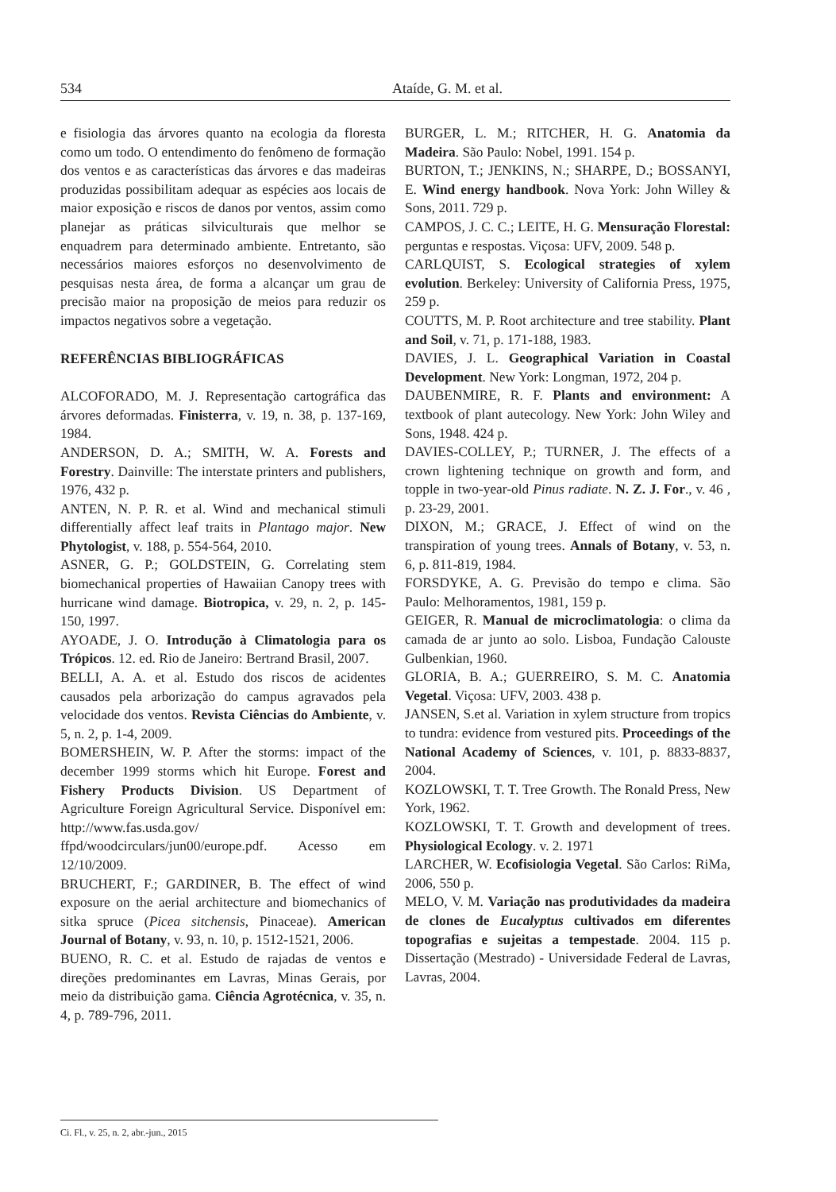534 Ataíde, G. M. et al.
e fisiologia das árvores quanto na ecologia da floresta como um todo. O entendimento do fenômeno de formação dos ventos e as características das árvores e das madeiras produzidas possibilitam adequar as espécies aos locais de maior exposição e riscos de danos por ventos, assim como planejar as práticas silviculturais que melhor se enquadrem para determinado ambiente. Entretanto, são necessários maiores esforços no desenvolvimento de pesquisas nesta área, de forma a alcançar um grau de precisão maior na proposição de meios para reduzir os impactos negativos sobre a vegetação.
REFERÊNCIAS BIBLIOGRÁFICAS
ALCOFORADO, M. J. Representação cartográfica das árvores deformadas. Finisterra, v. 19, n. 38, p. 137-169, 1984.
ANDERSON, D. A.; SMITH, W. A. Forests and Forestry. Dainville: The interstate printers and publishers, 1976, 432 p.
ANTEN, N. P. R. et al. Wind and mechanical stimuli differentially affect leaf traits in Plantago major. New Phytologist, v. 188, p. 554-564, 2010.
ASNER, G. P.; GOLDSTEIN, G. Correlating stem biomechanical properties of Hawaiian Canopy trees with hurricane wind damage. Biotropica, v. 29, n. 2, p. 145-150, 1997.
AYOADE, J. O. Introdução à Climatologia para os Trópicos. 12. ed. Rio de Janeiro: Bertrand Brasil, 2007.
BELLI, A. A. et al. Estudo dos riscos de acidentes causados pela arborização do campus agravados pela velocidade dos ventos. Revista Ciências do Ambiente, v. 5, n. 2, p. 1-4, 2009.
BOMERSHEIN, W. P. After the storms: impact of the december 1999 storms which hit Europe. Forest and Fishery Products Division. US Department of Agriculture Foreign Agricultural Service. Disponível em: http://www.fas.usda.gov/ ffpd/woodcirculars/jun00/europe.pdf. Acesso em 12/10/2009.
BRUCHERT, F.; GARDINER, B. The effect of wind exposure on the aerial architecture and biomechanics of sitka spruce (Picea sitchensis, Pinaceae). American Journal of Botany, v. 93, n. 10, p. 1512-1521, 2006.
BUENO, R. C. et al. Estudo de rajadas de ventos e direções predominantes em Lavras, Minas Gerais, por meio da distribuição gama. Ciência Agrotécnica, v. 35, n. 4, p. 789-796, 2011.
BURGER, L. M.; RITCHER, H. G. Anatomia da Madeira. São Paulo: Nobel, 1991. 154 p.
BURTON, T.; JENKINS, N.; SHARPE, D.; BOSSANYI, E. Wind energy handbook. Nova York: John Willey & Sons, 2011. 729 p.
CAMPOS, J. C. C.; LEITE, H. G. Mensuração Florestal: perguntas e respostas. Viçosa: UFV, 2009. 548 p.
CARLQUIST, S. Ecological strategies of xylem evolution. Berkeley: University of California Press, 1975, 259 p.
COUTTS, M. P. Root architecture and tree stability. Plant and Soil, v. 71, p. 171-188, 1983.
DAVIES, J. L. Geographical Variation in Coastal Development. New York: Longman, 1972, 204 p.
DAUBENMIRE, R. F. Plants and environment: A textbook of plant autecology. New York: John Wiley and Sons, 1948. 424 p.
DAVIES-COLLEY, P.; TURNER, J. The effects of a crown lightening technique on growth and form, and topple in two-year-old Pinus radiate. N. Z. J. For., v. 46 , p. 23-29, 2001.
DIXON, M.; GRACE, J. Effect of wind on the transpiration of young trees. Annals of Botany, v. 53, n. 6, p. 811-819, 1984.
FORSDYKE, A. G. Previsão do tempo e clima. São Paulo: Melhoramentos, 1981, 159 p.
GEIGER, R. Manual de microclimatologia: o clima da camada de ar junto ao solo. Lisboa, Fundação Calouste Gulbenkian, 1960.
GLORIA, B. A.; GUERREIRO, S. M. C. Anatomia Vegetal. Viçosa: UFV, 2003. 438 p.
JANSEN, S.et al. Variation in xylem structure from tropics to tundra: evidence from vestured pits. Proceedings of the National Academy of Sciences, v. 101, p. 8833-8837, 2004.
KOZLOWSKI, T. T. Tree Growth. The Ronald Press, New York, 1962.
KOZLOWSKI, T. T. Growth and development of trees. Physiological Ecology. v. 2. 1971
LARCHER, W. Ecofisiologia Vegetal. São Carlos: RiMa, 2006, 550 p.
MELO, V. M. Variação nas produtividades da madeira de clones de Eucalyptus cultivados em diferentes topografias e sujeitas a tempestade. 2004. 115 p. Dissertação (Mestrado) - Universidade Federal de Lavras, Lavras, 2004.
Ci. Fl., v. 25, n. 2, abr.-jun., 2015